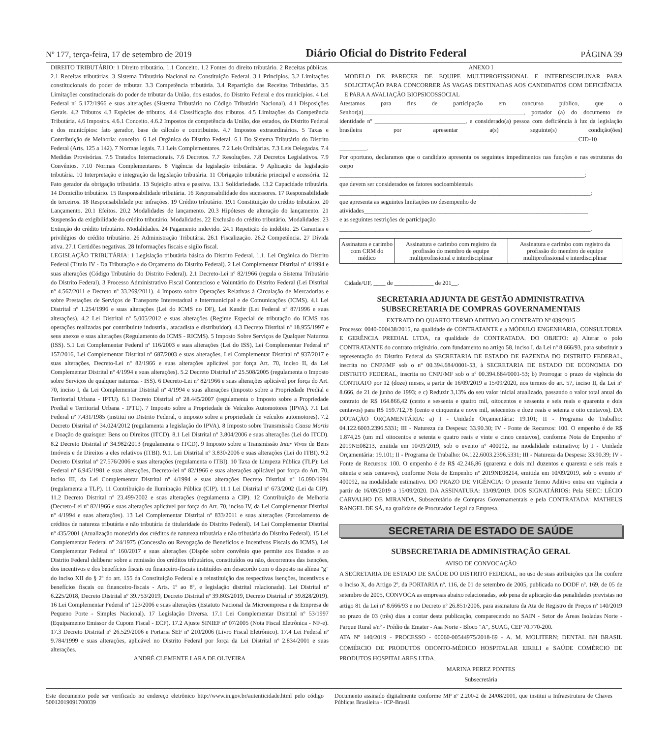Nº 177, terça-feira, 17 de setembro de 2019 Diário Oficial do Distrito Federal PÁGINA 39
DIREITO TRIBUTÁRIO: 1 Direito tributário. 1.1 Conceito. 1.2 Fontes do direito tributário. 2 Receitas públicas. 2.1 Receitas tributárias. 3 Sistema Tributário Nacional na Constituição Federal. 3.1 Princípios. 3.2 Limitações constitucionais do poder de tributar. 3.3 Competência tributária. 3.4 Repartição das Receitas Tributárias. 3.5 Limitações constitucionais do poder de tributar da União, dos estados, do Distrito Federal e dos municípios. 4 Lei Federal nº 5.172/1966 e suas alterações (Sistema Tributário no Código Tributário Nacional). 4.1 Disposições Gerais. 4.2 Tributos 4.3 Espécies de tributos. 4.4 Classificação dos tributos. 4.5 Limitações da Competência Tributária. 4.6 Impostos. 4.6.1 Conceito. 4.6.2 Impostos de competência da União, dos estados, do Distrito Federal e dos municípios: fato gerador, base de cálculo e contribuinte. 4.7 Impostos extraordinários. 5 Taxas e Contribuição de Melhoria: conceito. 6 Lei Orgânica do Distrito Federal. 6.1 Do Sistema Tributário do Distrito Federal (Arts. 125 a 142). 7 Normas legais. 7.1 Leis Complementares. 7.2 Leis Ordinárias. 7.3 Leis Delegadas. 7.4 Medidas Provisórias. 7.5 Tratados Internacionais. 7.6 Decretos. 7.7 Resoluções. 7.8 Decretos Legislativos. 7.9 Convênios. 7.10 Normas Complementares. 8 Vigência da legislação tributária. 9 Aplicação da legislação tributária. 10 Interpretação e integração da legislação tributária. 11 Obrigação tributária principal e acessória. 12 Fato gerador da obrigação tributária. 13 Sujeição ativa e passiva. 13.1 Solidariedade. 13.2 Capacidade tributária. 14 Domicílio tributário. 15 Responsabilidade tributária. 16 Responsabilidade dos sucessores. 17 Responsabilidade de terceiros. 18 Responsabilidade por infrações. 19 Crédito tributário. 19.1 Constituição do crédito tributário. 20 Lançamento. 20.1 Efeitos. 20.2 Modalidades de lançamento. 20.3 Hipóteses de alteração do lançamento. 21 Suspensão da exigibilidade do crédito tributário. Modalidades. 22 Exclusão do crédito tributário. Modalidades. 23 Extinção do crédito tributário. Modalidades. 24 Pagamento indevido. 24.1 Repetição do indébito. 25 Garantias e privilégios do crédito tributário. 26 Administração Tributária. 26.1 Fiscalização. 26.2 Competência. 27 Dívida ativa. 27.1 Certidões negativas. 28 Informações fiscais e sigilo fiscal.
LEGISLAÇÃO TRIBUTÁRIA: 1 Legislação tributária básica do Distrito Federal. 1.1. Lei Orgânica do Distrito Federal (Título IV - Da Tributação e do Orçamento do Distrito Federal). 2 Lei Complementar Distrital nº 4/1994 e suas alterações (Código Tributário do Distrito Federal). 2.1 Decreto-Lei nº 82/1966 (regula o Sistema Tributário do Distrito Federal). 3 Processo Administrativo Fiscal Contencioso e Voluntário do Distrito Federal (Lei Distrital nº 4.567/2011 e Decreto nº 33.269/2011). 4 Imposto sobre Operações Relativas à Circulação de Mercadorias e sobre Prestações de Serviços de Transporte Interestadual e Intermunicipal e de Comunicações (ICMS). 4.1 Lei Distrital nº 1.254/1996 e suas alterações (Lei do ICMS no DF), Lei Kandir (Lei Federal nº 87/1996 e suas alterações). 4.2 Lei Distrital nº 5.005/2012 e suas alterações (Regime Especial de tributação do ICMS nas operações realizadas por contribuinte industrial, atacadista e distribuidor). 4.3 Decreto Distrital nº 18.955/1997 e seus anexos e suas alterações (Regulamento do ICMS - RICMS). 5 Imposto Sobre Serviços de Qualquer Natureza (ISS). 5.1 Lei Complementar Federal nº 116/2003 e suas alterações (Lei do ISS), Lei Complementar Federal nº 157/2016, Lei Complementar Distrital nº 687/2003 e suas alterações, Lei Complementar Distrital nº 937/2017 e suas alterações, Decreto-Lei nº 82/1966 e suas alterações aplicável por força Art. 70, inciso II, da Lei Complementar Distrital nº 4/1994 e suas alterações). 5.2 Decreto Distrital nº 25.508/2005 (regulamenta o Imposto sobre Serviços de qualquer natureza - ISS). 6 Decreto-Lei nº 82/1966 e suas alterações aplicável por força do Art. 70, inciso I, da Lei Complementar Distrital nº 4/1994 e suas alterações (Imposto sobre a Propriedade Predial e Territorial Urbana - IPTU). 6.1 Decreto Distrital nº 28.445/2007 (regulamenta o Imposto sobre a Propriedade Predial e Territorial Urbana - IPTU). 7 Imposto sobre a Propriedade de Veículos Automotores (IPVA). 7.1 Lei Federal nº 7.431/1985 (institui no Distrito Federal, o imposto sobre a propriedade de veículos automotores). 7.2 Decreto Distrital nº 34.024/2012 (regulamenta a legislação do IPVA). 8 Imposto sobre Transmissão Causa Mortis e Doação de quaisquer Bens ou Direitos (ITCD). 8.1 Lei Distrital nº 3.804/2006 e suas alterações (Lei do ITCD). 8.2 Decreto Distrital nº 34.982/2013 (regulamenta o ITCD). 9 Imposto sobre a Transmissão Inter Vivos de Bens Imóveis e de Direitos a eles relativos (ITBI). 9.1. Lei Distrital nº 3.830/2006 e suas alterações (Lei do ITBI). 9.2 Decreto Distrital nº 27.576/2006 e suas alterações (regulamenta o ITBI). 10 Taxa de Limpeza Pública (TLP): Lei Federal nº 6.945/1981 e suas alterações, Decreto-lei nº 82/1966 e suas alterações aplicável por força do Art. 70, inciso III, da Lei Complementar Distrital nº 4/1994 e suas alterações Decreto Distrital nº 16.090/1994 (regulamenta a TLP). 11 Contribuição de Iluminação Pública (CIP). 11.1 Lei Distrital nº 673/2002 (Lei da CIP). 11.2 Decreto Distrital nº 23.499/2002 e suas alterações (regulamenta a CIP). 12 Contribuição de Melhoria (Decreto-Lei nº 82/1966 e suas alterações aplicável por força do Art. 70, inciso IV, da Lei Complementar Distrital nº 4/1994 e suas alterações). 13 Lei Complementar Distrital nº 833/2011 e suas alterações (Parcelamento de créditos de natureza tributária e não tributária de titularidade do Distrito Federal). 14 Lei Complementar Distrital nº 435/2001 (Atualização monetária dos créditos de natureza tributária e não tributária do Distrito Federal). 15 Lei Complementar Federal nº 24/1975 (Concessão ou Revogação de Benefícios e Incentivos Fiscais do ICMS), Lei Complementar Federal nº 160/2017 e suas alterações (Dispõe sobre convênio que permite aos Estados e ao Distrito Federal deliberar sobre a remissão dos créditos tributários, constituídos ou não, decorrentes das isenções, dos incentivos e dos benefícios fiscais ou financeiro-fiscais instituídos em desacordo com o disposto na alínea "g" do inciso XII do § 2º do art. 155 da Constituição Federal e a reinstituição das respectivas isenções, incentivos e benefícios fiscais ou financeiro-fiscais - Arts. 1º ao 8º, e legislação distrital relacionada). Lei Distrital nº 6.225/2018, Decreto Distrital nº 39.753/2019, Decreto Distrital nº 39.803/2019, Decreto Distrital nº 39.828/2019). 16 Lei Complementar Federal nº 123/2006 e suas alterações (Estatuto Nacional da Microempresa e da Empresa de Pequeno Porte - Simples Nacional). 17 Legislação Diversa. 17.1 Lei Complementar Distrital nº 53/1997 (Equipamento Emissor de Cupom Fiscal - ECF). 17.2 Ajuste SINIEF nº 07/2005 (Nota Fiscal Eletrônica - NF-e). 17.3 Decreto Distrital nº 26.529/2006 e Portaria SEF nº 210/2006 (Livro Fiscal Eletrônico). 17.4 Lei Federal nº 9.784/1999 e suas alterações, aplicável no Distrito Federal por força da Lei Distrital nº 2.834/2001 e suas alterações.
ANDRÉ CLEMENTE LARA DE OLIVEIRA
ANEXO I
MODELO DE PARECER DE EQUIPE MULTIPROFISSIONAL E INTERDISCIPLINAR PARA SOLICITAÇÃO PARA CONCORRER ÀS VAGAS DESTINADAS AOS CANDIDATOS COM DEFICIÊNCIA E PARA A AVALIAÇÃO BIOPSICOSSOCIAL
Atestamos para fins de participação em concurso público, que o Senhor(a)_____________________________________________________, portador (a) do documento de identidade nº ______________________________, e considerado(a) pessoa com deficiência à luz da legislação brasileira por apresentar a(s) seguinte(s) condição(ões) _______________________________________________________________________________CID-10 _________.
Por oportuno, declaramos que o candidato apresenta os seguintes impedimentos nas funções e nas estruturas do corpo
_________________________________________________________________________________;
que devem ser considerados os fatores socioambientais
___________________________________________________________________________________;
que apresenta as seguintes limitações no desempenho de
atividades__________________________________________________________________________
e as seguintes restrições de participação
___________________________________________________________________________________.
| Assinatura e carimbo com CRM do médico | Assinatura e carimbo com registro da profissão do membro de equipe multiprofissional e interdisciplinar | Assinatura e carimbo com registro da profissão do membro de equipe multiprofissional e interdisciplinar |
Cidade/UF, ____ de _____________ de 201__.
SECRETARIA ADJUNTA DE GESTÃO ADMINISTRATIVA
SUBSECRETARIA DE COMPRAS GOVERNAMENTAIS
EXTRATO DO QUARTO TERMO ADITIVO AO CONTRATO Nº 039/2015
Processo: 0040-000438/2015, na qualidade de CONTRATANTE e a MÓDULO ENGENHARIA, CONSULTORIA E GERÊNCIA PREDIAL LTDA, na qualidade de CONTRATADA. DO OBJETO: a) Alterar o polo CONTRATANTE do contrato originário, com fundamento no artigo 58, inciso I, da Lei nº 8.666/93, para substituir a representação do Distrito Federal da SECRETARIA DE ESTADO DE FAZENDA DO DISTRITO FEDERAL, inscrita no CNPJ/MF sob o nº 00.394.684/0001-53, à SECRETARIA DE ESTADO DE ECONOMIA DO DISTRITO FEDERAL, inscrita no CNPJ/MF sob o nº 00.394.684/0001-53; b) Prorrogar o prazo de vigência do CONTRATO por 12 (doze) meses, a partir de 16/09/2019 a 15/09/2020, nos termos do art. 57, inciso II, da Lei nº 8.666, de 21 de junho de 1993; e c) Reduzir 3,13% do seu valor inicial atualizado, passando o valor total anual do contrato de R$ 164.866,42 (cento e sessenta e quatro mil, oitocentos e sessenta e seis reais e quarenta e dois centavos) para R$ 159.712,78 (cento e cinquenta e nove mil, setecentos e doze reais e setenta e oito centavos). DA DOTAÇÃO ORÇAMENTÁRIA: a) I - Unidade Orçamentária: 19.101; II - Programa de Trabalho: 04.122.6003.2396.5331; III - Natureza da Despesa: 33.90.30; IV - Fonte de Recursos: 100. O empenho é de R$ 1.874,25 (um mil oitocentos e setenta e quatro reais e vinte e cinco centavos), conforme Nota de Empenho nº 2019NE08213, emitida em 10/09/2019, sob o evento nº 400092, na modalidade estimativo; b) I - Unidade Orçamentária: 19.101; II - Programa de Trabalho: 04.122.6003.2396.5331; III - Natureza da Despesa: 33.90.39; IV - Fonte de Recursos: 100. O empenho é de R$ 42.246,86 (quarenta e dois mil duzentos e quarenta e seis reais e oitenta e seis centavos), conforme Nota de Empenho nº 2019NE08214, emitida em 10/09/2019, sob o evento nº 400092, na modalidade estimativo. DO PRAZO DE VIGÊNCIA: O presente Termo Aditivo entra em vigência a partir de 16/09/2019 a 15/09/2020. DA ASSINATURA: 13/09/2019. DOS SIGNATÁRIOS: Pela SEEC: LÉCIO CARVALHO DE MIRANDA, Subsecretário de Compras Governamentais e pela CONTRATADA: MATHEUS RANGEL DE SÁ, na qualidade de Procurador Legal da Empresa.
SECRETARIA DE ESTADO DE SAÚDE
SUBSECRETARIA DE ADMINISTRAÇÃO GERAL
AVISO DE CONVOCAÇÃO
A SECRETARIA DE ESTADO DE SAÚDE DO DISTRITO FEDERAL, no uso de suas atribuições que lhe confere o Inciso X, do Artigo 2º, da PORTARIA nº. 116, de 01 de setembro de 2005, publicada no DODF nº. 169, de 05 de setembro de 2005, CONVOCA as empresas abaixo relacionadas, sob pena de aplicação das penalidades previstas no artigo 81 da Lei nº 8.666/93 e no Decreto nº 26.851/2006, para assinatura da Ata de Registro de Preços nº 140/2019 no prazo de 03 (três) dias a contar desta publicação, comparecendo no SAIN - Setor de Áreas Isoladas Norte - Parque Rural s/nº - Prédio da Emater - Asa Norte - Bloco "A", SUAG, CEP 70.770-200.
ATA Nº 140/2019 - PROCESSO - 00060-00544975/2018-69 - A. M. MOLITERN; DENTAL BH BRASIL COMÉRCIO DE PRODUTOS ODONTO-MÉDICO HOSPITALAR EIRELI e SAÚDE COMÉRCIO DE PRODUTOS HOSPITALARES LTDA.
MARINA PEREZ PONTES
Subsecretária
Este documento pode ser verificado no endereço eletrônico http://www.in.gov.br/autenticidade.html pelo código 50012019091700039
Documento assinado digitalmente conforme MP nº 2.200-2 de 24/08/2001, que institui a Infraestrutura de Chaves Públicas Brasileira - ICP-Brasil.